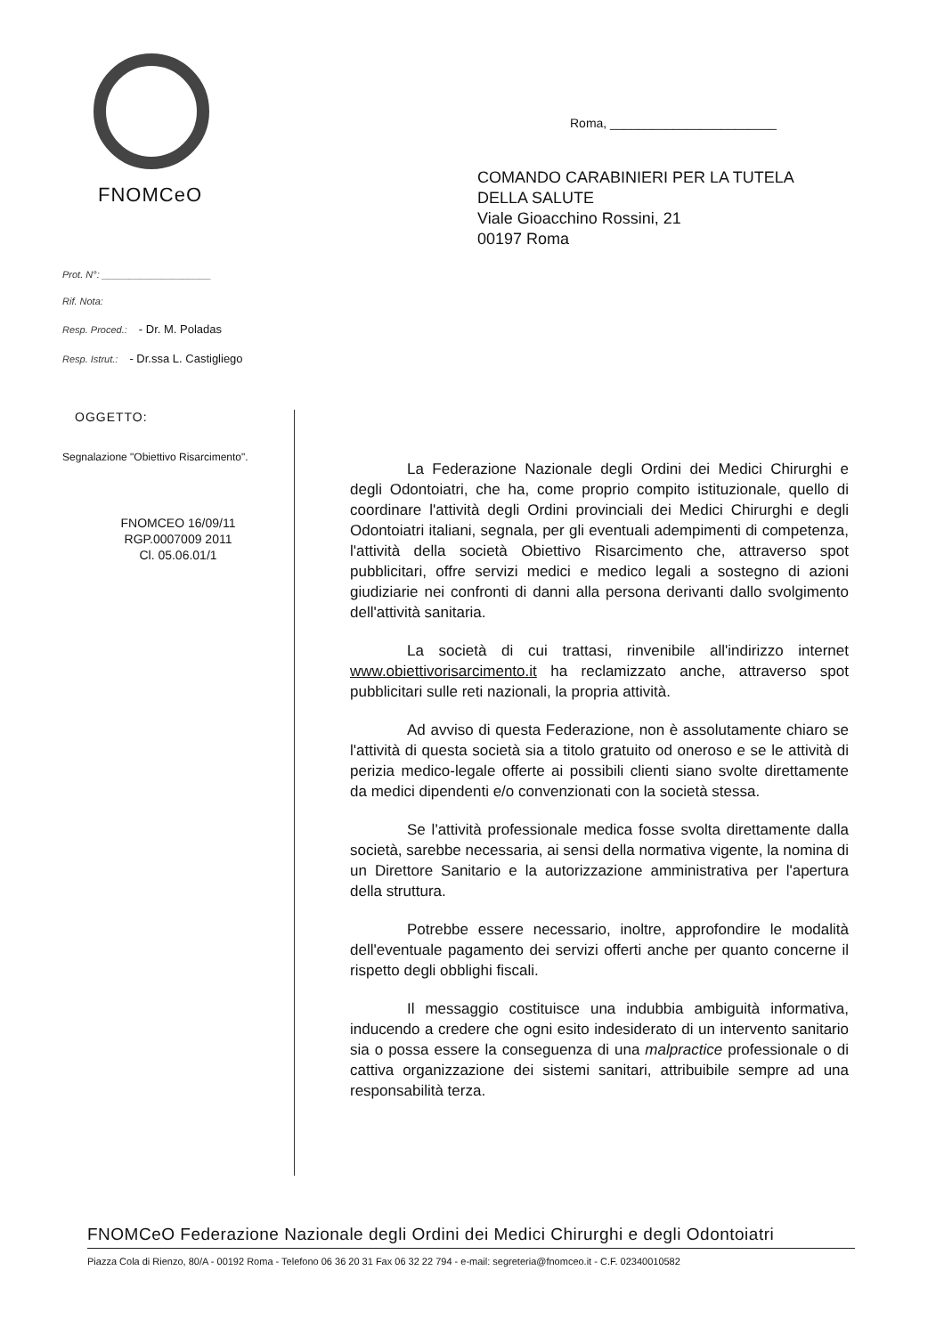FNOMCeO
Prot. N°: ____________________
Rif. Nota:
Resp. Proced.: - Dr. M. Poladas
Resp. Istrut.: - Dr.ssa L. Castigliego
OGGETTO:
Segnalazione "Obiettivo Risarcimento".
FNOMCEO 16/09/11
RGP.0007009 2011
Cl. 05.06.01/1
Roma, ________________________
COMANDO CARABINIERI PER LA TUTELA
DELLA SALUTE
Viale Gioacchino Rossini, 21
00197 Roma
La Federazione Nazionale degli Ordini dei Medici Chirurghi e degli Odontoiatri, che ha, come proprio compito istituzionale, quello di coordinare l'attività degli Ordini provinciali dei Medici Chirurghi e degli Odontoiatri italiani, segnala, per gli eventuali adempimenti di competenza, l'attività della società Obiettivo Risarcimento che, attraverso spot pubblicitari, offre servizi medici e medico legali a sostegno di azioni giudiziarie nei confronti di danni alla persona derivanti dallo svolgimento dell'attività sanitaria.
La società di cui trattasi, rinvenibile all'indirizzo internet www.obiettivorisarcimento.it ha reclamizzato anche, attraverso spot pubblicitari sulle reti nazionali, la propria attività.
Ad avviso di questa Federazione, non è assolutamente chiaro se l'attività di questa società sia a titolo gratuito od oneroso e se le attività di perizia medico-legale offerte ai possibili clienti siano svolte direttamente da medici dipendenti e/o convenzionati con la società stessa.
Se l'attività professionale medica fosse svolta direttamente dalla società, sarebbe necessaria, ai sensi della normativa vigente, la nomina di un Direttore Sanitario e la autorizzazione amministrativa per l'apertura della struttura.
Potrebbe essere necessario, inoltre, approfondire le modalità dell'eventuale pagamento dei servizi offerti anche per quanto concerne il rispetto degli obblighi fiscali.
Il messaggio costituisce una indubbia ambiguità informativa, inducendo a credere che ogni esito indesiderato di un intervento sanitario sia o possa essere la conseguenza di una malpractice professionale o di cattiva organizzazione dei sistemi sanitari, attribuibile sempre ad una responsabilità terza.
FNOMCeO Federazione Nazionale degli Ordini dei Medici Chirurghi e degli Odontoiatri
Piazza Cola di Rienzo, 80/A - 00192 Roma - Telefono 06 36 20 31 Fax 06 32 22 794 - e-mail: segreteria@fnomceo.it - C.F. 02340010582